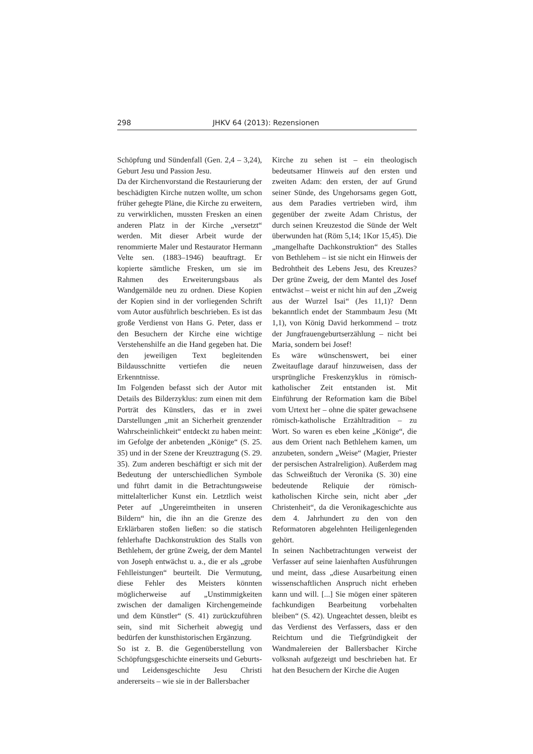298 JHKV 64 (2013): Rezensionen
Schöpfung und Sündenfall (Gen. 2,4 – 3,24), Geburt Jesu und Passion Jesu.
Da der Kirchenvorstand die Restaurierung der beschädigten Kirche nutzen wollte, um schon früher gehegte Pläne, die Kirche zu erweitern, zu verwirklichen, mussten Fresken an einen anderen Platz in der Kirche „versetzt“ werden. Mit dieser Arbeit wurde der renommierte Maler und Restaurator Hermann Velte sen. (1883–1946) beauftragt. Er kopierte sämtliche Fresken, um sie im Rahmen des Erweiterungsbaus als Wandgemälde neu zu ordnen. Diese Kopien der Kopien sind in der vorliegenden Schrift vom Autor ausführlich beschrieben. Es ist das große Verdienst von Hans G. Peter, dass er den Besuchern der Kirche eine wichtige Verstehenshilfe an die Hand gegeben hat. Die den jeweiligen Text begleitenden Bildausschnitte vertiefen die neuen Erkenntnisse.
Im Folgenden befasst sich der Autor mit Details des Bilderzyklus: zum einen mit dem Porträt des Künstlers, das er in zwei Darstellungen „mit an Sicherheit grenzender Wahrscheinlichkeit“ entdeckt zu haben meint: im Gefolge der anbetenden „Könige“ (S. 25. 35) und in der Szene der Kreuztragung (S. 29. 35). Zum anderen beschäftigt er sich mit der Bedeutung der unterschiedlichen Symbole und führt damit in die Betrachtungsweise mittelalterlicher Kunst ein. Letztlich weist Peter auf „Ungereimtheiten in unseren Bildern“ hin, die ihn an die Grenze des Erklärbaren stoßen ließen: so die statisch fehlerhafte Dachkonstruktion des Stalls von Bethlehem, der grüne Zweig, der dem Mantel von Joseph entwächst u. a., die er als „grobe Fehlleistungen“ beurteilt. Die Vermutung, diese Fehler des Meisters könnten möglicherweise auf „Unstimmigkeiten zwischen der damaligen Kirchengemeinde und dem Künstler“ (S. 41) zurückzuführen sein, sind mit Sicherheit abwegig und bedürfen der kunsthistorischen Ergänzung.
So ist z. B. die Gegenüberstellung von Schöpfungsgeschichte einerseits und Geburts- und Leidensgeschichte Jesu Christi andererseits – wie sie in der Ballersbacher
Kirche zu sehen ist – ein theologisch bedeutsamer Hinweis auf den ersten und zweiten Adam: den ersten, der auf Grund seiner Sünde, des Ungehorsams gegen Gott, aus dem Paradies vertrieben wird, ihm gegenüber der zweite Adam Christus, der durch seinen Kreuzestod die Sünde der Welt überwunden hat (Röm 5,14; 1Kor 15,45). Die „mangelhafte Dachkonstruktion“ des Stalles von Bethlehem – ist sie nicht ein Hinweis der Bedrohtheit des Lebens Jesu, des Kreuzes? Der grüne Zweig, der dem Mantel des Josef entwächst – weist er nicht hin auf den „Zweig aus der Wurzel Isai“ (Jes 11,1)? Denn bekanntlich endet der Stammbaum Jesu (Mt 1,1), von König David herkommend – trotz der Jungfrauengeburtserzählung – nicht bei Maria, sondern bei Josef!
Es wäre wünschenswert, bei einer Zweitauflage darauf hinzuweisen, dass der ursprüngliche Freskenzyklus in römisch-katholischer Zeit entstanden ist. Mit Einführung der Reformation kam die Bibel vom Urtext her – ohne die später gewachsene römisch-katholische Erzähltradition – zu Wort. So waren es eben keine „Könige“, die aus dem Orient nach Bethlehem kamen, um anzubeten, sondern „Weise“ (Magier, Priester der persischen Astralreligion). Außerdem mag das Schweißtuch der Veronika (S. 30) eine bedeutende Reliquie der römisch-katholischen Kirche sein, nicht aber „der Christenheit“, da die Veronikageschichte aus dem 4. Jahrhundert zu den von den Reformatoren abgelehnten Heiligenlegenden gehört.
In seinen Nachbetrachtungen verweist der Verfasser auf seine laienhaften Ausführungen und meint, dass „diese Ausarbeitung einen wissenschaftlichen Anspruch nicht erheben kann und will. [...] Sie mögen einer späteren fachkundigen Bearbeitung vorbehalten bleiben“ (S. 42). Ungeachtet dessen, bleibt es das Verdienst des Verfassers, dass er den Reichtum und die Tiefgründigkeit der Wandmalereien der Ballersbacher Kirche volksnah aufgezeigt und beschrieben hat. Er hat den Besuchern der Kirche die Augen